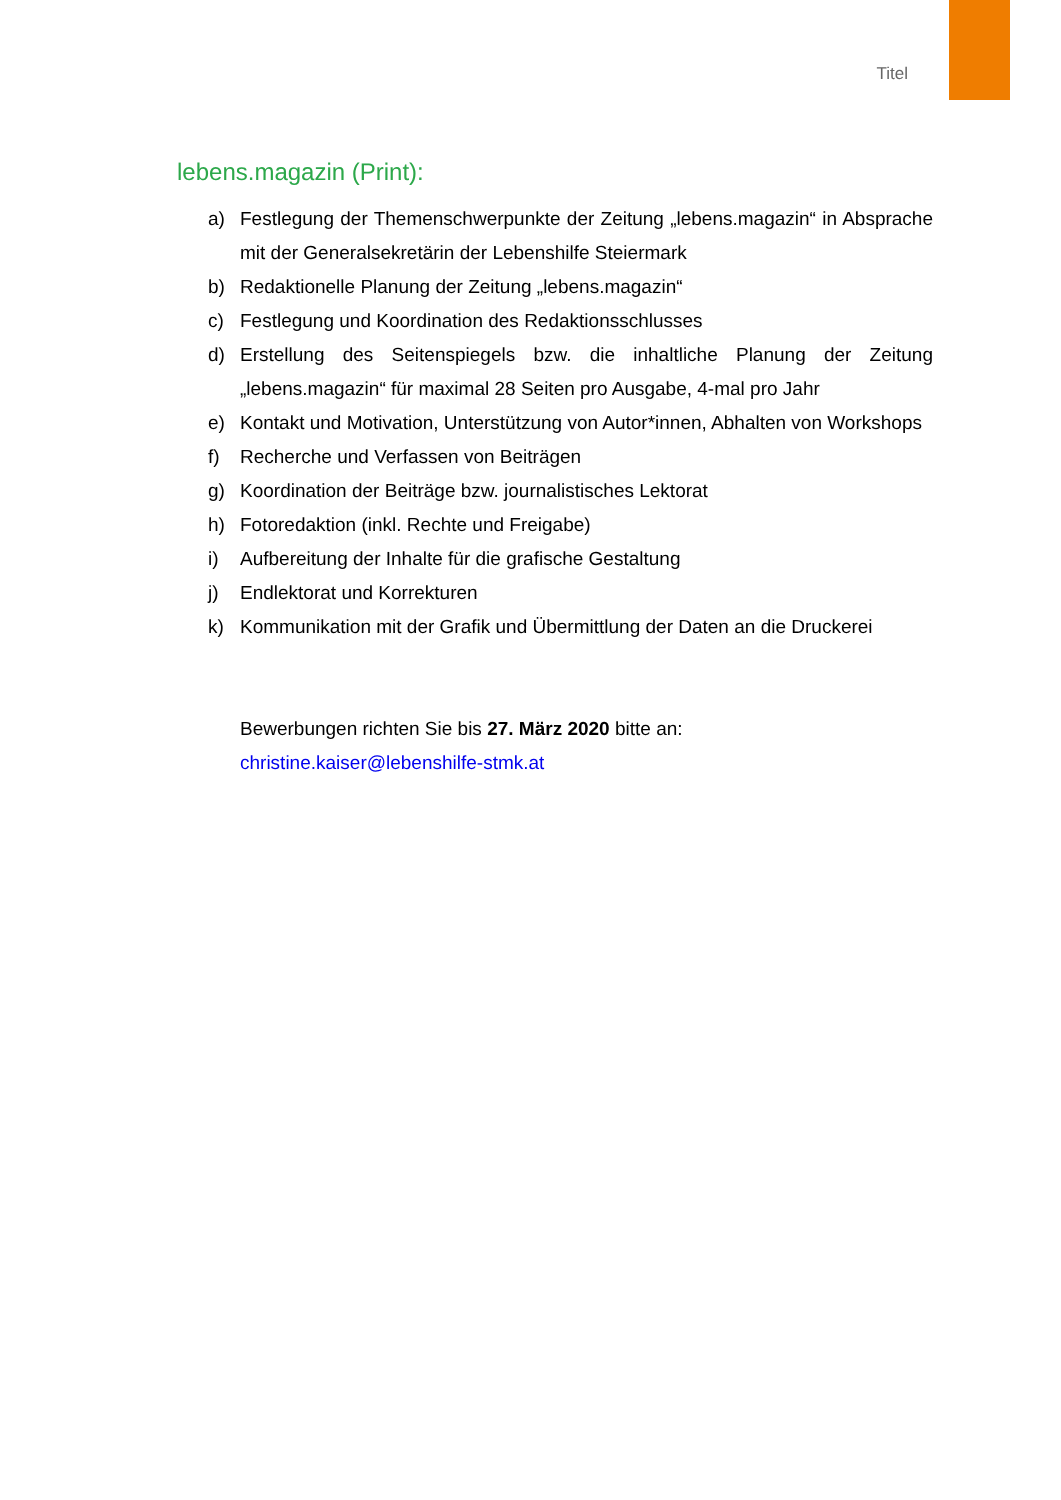Titel
lebens.magazin (Print):
a) Festlegung der Themenschwerpunkte der Zeitung „lebens.magazin“ in Absprache mit der Generalsekretärin der Lebenshilfe Steiermark
b) Redaktionelle Planung der Zeitung „lebens.magazin“
c) Festlegung und Koordination des Redaktionsschlusses
d) Erstellung des Seitenspiegels bzw. die inhaltliche Planung der Zeitung „lebens.magazin“ für maximal 28 Seiten pro Ausgabe, 4-mal pro Jahr
e) Kontakt und Motivation, Unterstützung von Autor*innen, Abhalten von Workshops
f) Recherche und Verfassen von Beiträgen
g) Koordination der Beiträge bzw. journalistisches Lektorat
h) Fotoredaktion (inkl. Rechte und Freigabe)
i) Aufbereitung der Inhalte für die grafische Gestaltung
j) Endlektorat und Korrekturen
k) Kommunikation mit der Grafik und Übermittlung der Daten an die Druckerei
Bewerbungen richten Sie bis 27. März 2020 bitte an:
christine.kaiser@lebenshilfe-stmk.at